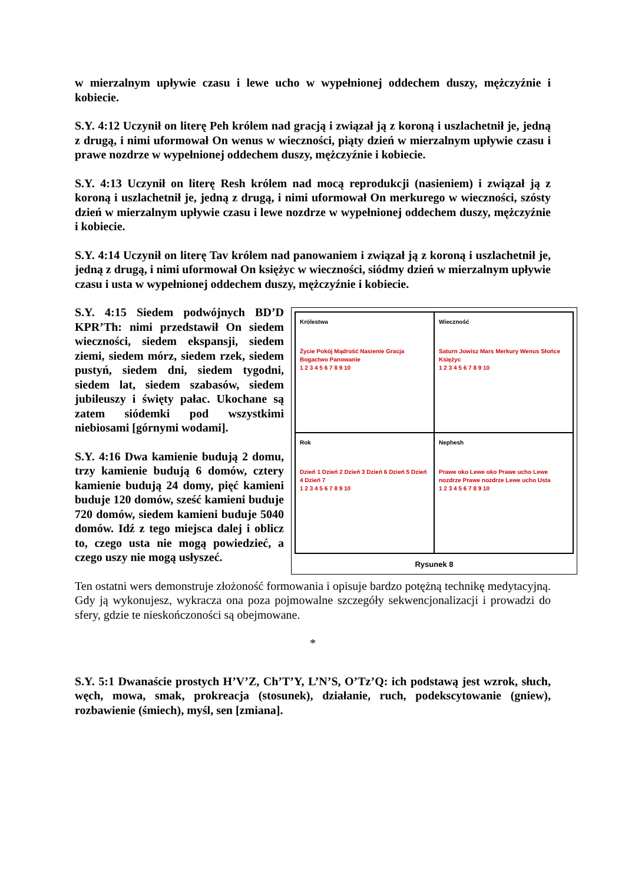w mierzalnym upływie czasu i lewe ucho w wypełnionej oddechem duszy, mężczyźnie i kobiecie.
S.Y. 4:12 Uczynił on literę Peh królem nad gracją i związał ją z koroną i uszlachetnił je, jedną z drugą, i nimi uformował On wenus w wieczności, piąty dzień w mierzalnym upływie czasu i prawe nozdrze w wypełnionej oddechem duszy, mężczyźnie i kobiecie.
S.Y. 4:13 Uczynił on literę Resh królem nad mocą reprodukcji (nasieniem) i związał ją z koroną i uszlachetnił je, jedną z drugą, i nimi uformował On merkurego w wieczności, szósty dzień w mierzalnym upływie czasu i lewe nozdrze w wypełnionej oddechem duszy, mężczyźnie i kobiecie.
S.Y. 4:14 Uczynił on literę Tav królem nad panowaniem i związał ją z koroną i uszlachetnił je, jedną z drugą, i nimi uformował On księżyc w wieczności, siódmy dzień w mierzalnym upływie czasu i usta w wypełnionej oddechem duszy, mężczyźnie i kobiecie.
S.Y. 4:15 Siedem podwójnych BD’D KPR’Th: nimi przedstawił On siedem wieczności, siedem ekspansji, siedem ziemi, siedem mórz, siedem rzek, siedem pustyń, siedem dni, siedem tygodni, siedem lat, siedem szabasów, siedem jubileuszy i święty pałac. Ukochane są zatem siódemki pod wszystkimi niebiosami [górnymi wodami].
S.Y. 4:16 Dwa kamienie budują 2 domu, trzy kamienie budują 6 domów, cztery kamienie budują 24 domy, pięć kamieni buduje 120 domów, sześć kamieni buduje 720 domów, siedem kamieni buduje 5040 domów. Idź z tego miejsca dalej i oblicz to, czego usta nie mogą powiedzieć, a czego uszy nie mogą usłyszeć.
Królestwa
Życie Pokój Mądrość Nasienie Gracja Bogactwo Panowanie
1 2 3 4 5 6 7 8 9 10
Wieczność
Saturn Jowisz Mars Merkury Wenus Słońce Księżyc
1 2 3 4 5 6 7 8 9 10
Rok
Dzień 1 Dzień 2 Dzień 3 Dzień 6 Dzień 5 Dzień 4 Dzień 7
1 2 3 4 5 6 7 8 9 10
Nephesh
Prawe oko Lewe oko Prawe ucho Lewe nozdrze Prawe nozdrze Lewe ucho Usta
1 2 3 4 5 6 7 8 9 10
Rysunek 8
Ten ostatni wers demonstruje złożoność formowania i opisuje bardzo potężną technikę medytacyjną. Gdy ją wykonujesz, wykracza ona poza pojmowalne szczegóły sekwencjonalizacji i prowadzi do sfery, gdzie te nieskończoności są obejmowane.
*
S.Y. 5:1 Dwanaście prostych H’V’Z, Ch’T’Y, L’N’S, O’Tz’Q: ich podstawą jest wzrok, słuch, węch, mowa, smak, prokreacja (stosunek), działanie, ruch, podekscytowanie (gniew), rozbawienie (śmiech), myśl, sen [zmiana].